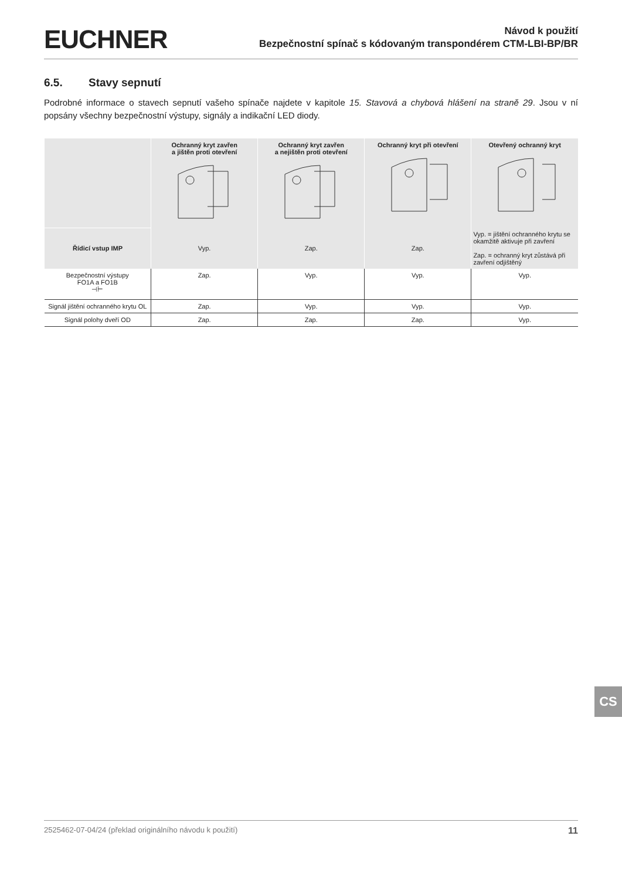EUCHNER
Návod k použití
Bezpečnostní spínač s kódovaným transpondérem CTM-LBI-BP/BR
6.5. Stavy sepnutí
Podrobné informace o stavech sepnutí vašeho spínače najdete v kapitole 15. Stavová a chybová hlášení na straně 29. Jsou v ní popsány všechny bezpečnostní výstupy, signály a indikační LED diody.
| | Ochranný kryt zavřen a jištěn proti otevření | Ochranný kryt zavřen a nejištěn proti otevření | Ochranný kryt při otevření | Otevřený ochranný kryt |
| --- | --- | --- | --- | --- |
| Řídicí vstup IMP | Vyp. | Zap. | Zap. | Vyp. = jištění ochranného krytu se okamžitě aktivuje při zavření Zap. = ochranný kryt zůstává při zavření odjištěný |
| Bezpečnostní výstupy FO1A a FO1B ⊣⊢ | Zap. | Vyp. | Vyp. | Vyp. |
| Signál jištění ochranného krytu OL | Zap. | Vyp. | Vyp. | Vyp. |
| Signál polohy dveří OD | Zap. | Zap. | Zap. | Vyp. |
CS
2525462-07-04/24 (překlad originálního návodu k použití) 11